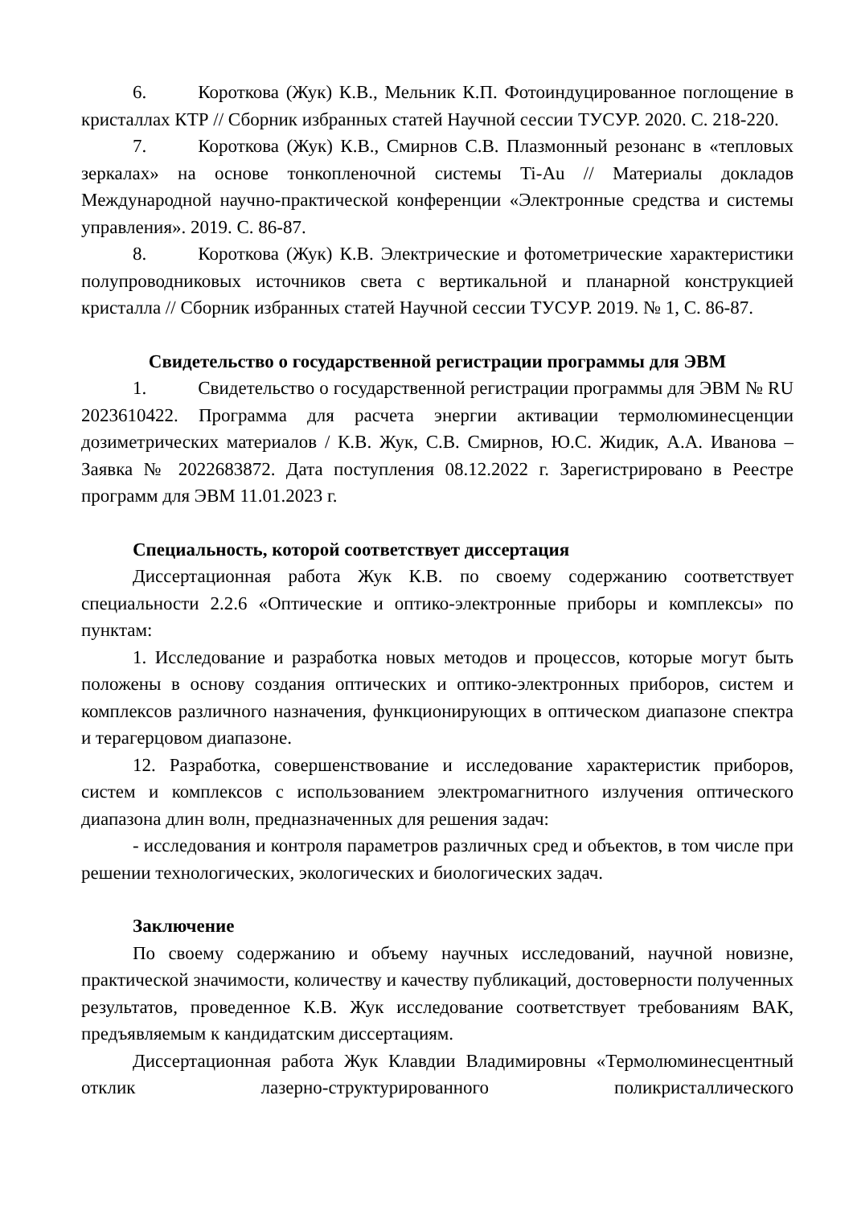6. Короткова (Жук) К.В., Мельник К.П. Фотоиндуцированное поглощение в кристаллах КТР // Сборник избранных статей Научной сессии ТУСУР. 2020. С. 218-220.
7. Короткова (Жук) К.В., Смирнов С.В. Плазмонный резонанс в «тепловых зеркалах» на основе тонкопленочной системы Ti-Au // Материалы докладов Международной научно-практической конференции «Электронные средства и системы управления». 2019. С. 86-87.
8. Короткова (Жук) К.В. Электрические и фотометрические характеристики полупроводниковых источников света с вертикальной и планарной конструкцией кристалла // Сборник избранных статей Научной сессии ТУСУР. 2019. № 1, С. 86-87.
Свидетельство о государственной регистрации программы для ЭВМ
1. Свидетельство о государственной регистрации программы для ЭВМ № RU 2023610422. Программа для расчета энергии активации термолюминесценции дозиметрических материалов / К.В. Жук, С.В. Смирнов, Ю.С. Жидик, А.А. Иванова – Заявка № 2022683872. Дата поступления 08.12.2022 г. Зарегистрировано в Реестре программ для ЭВМ 11.01.2023 г.
Специальность, которой соответствует диссертация
Диссертационная работа Жук К.В. по своему содержанию соответствует специальности 2.2.6 «Оптические и оптико-электронные приборы и комплексы» по пунктам:
1. Исследование и разработка новых методов и процессов, которые могут быть положены в основу создания оптических и оптико-электронных приборов, систем и комплексов различного назначения, функционирующих в оптическом диапазоне спектра и терагерцовом диапазоне.
12. Разработка, совершенствование и исследование характеристик приборов, систем и комплексов с использованием электромагнитного излучения оптического диапазона длин волн, предназначенных для решения задач:
- исследования и контроля параметров различных сред и объектов, в том числе при решении технологических, экологических и биологических задач.
Заключение
По своему содержанию и объему научных исследований, научной новизне, практической значимости, количеству и качеству публикаций, достоверности полученных результатов, проведенное К.В. Жук исследование соответствует требованиям ВАК, предъявляемым к кандидатским диссертациям.
Диссертационная работа Жук Клавдии Владимировны «Термолюминесцентный отклик лазерно-структурированного поликристаллического